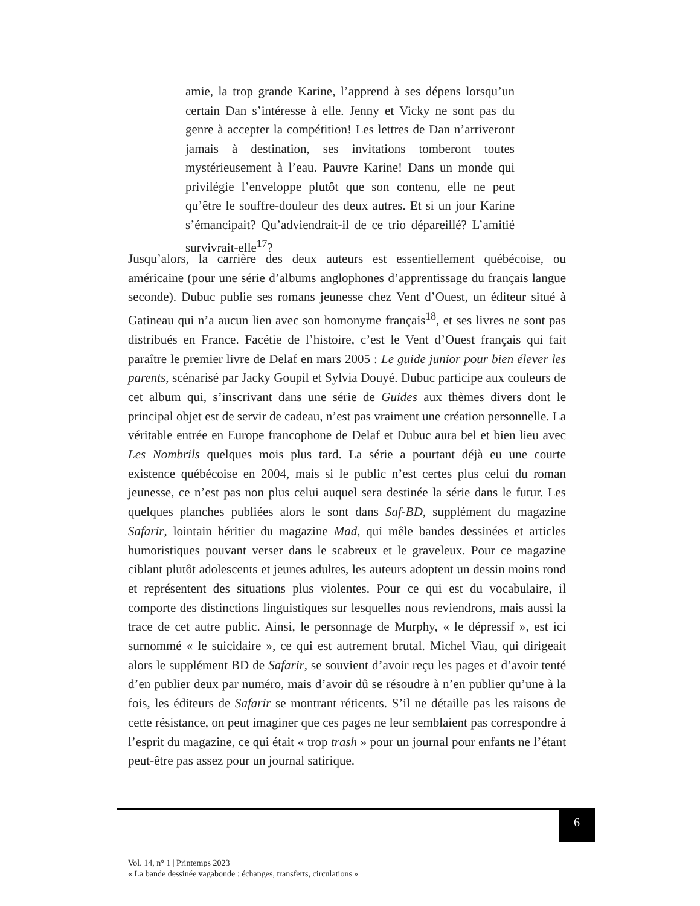amie, la trop grande Karine, l’apprend à ses dépens lorsqu’un certain Dan s’intéresse à elle. Jenny et Vicky ne sont pas du genre à accepter la compétition! Les lettres de Dan n’arriveront jamais à destination, ses invitations tomberont toutes mystérieusement à l’eau. Pauvre Karine! Dans un monde qui privilégie l’enveloppe plutôt que son contenu, elle ne peut qu’être le souffre-douleur des deux autres. Et si un jour Karine s’émancipait? Qu’adviendrait-il de ce trio dépareillé? L’amitié survivrait-elle<sup>17</sup>?
Jusqu’alors, la carrière des deux auteurs est essentiellement québécoise, ou américaine (pour une série d’albums anglophones d’apprentissage du français langue seconde). Dubuc publie ses romans jeunesse chez Vent d’Ouest, un éditeur situé à Gatineau qui n’a aucun lien avec son homonyme français<sup>18</sup>, et ses livres ne sont pas distribués en France. Facétie de l’histoire, c’est le Vent d’Ouest français qui fait paraître le premier livre de Delaf en mars 2005 : Le guide junior pour bien élever les parents, scénarisé par Jacky Goupil et Sylvia Douyé. Dubuc participe aux couleurs de cet album qui, s’inscrivant dans une série de Guides aux thèmes divers dont le principal objet est de servir de cadeau, n’est pas vraiment une création personnelle. La véritable entrée en Europe francophone de Delaf et Dubuc aura bel et bien lieu avec Les Nombrils quelques mois plus tard. La série a pourtant déjà eu une courte existence québécoise en 2004, mais si le public n’est certes plus celui du roman jeunesse, ce n’est pas non plus celui auquel sera destinée la série dans le futur. Les quelques planches publiées alors le sont dans Saf-BD, supplément du magazine Safarir, lointain héritier du magazine Mad, qui mêle bandes dessinées et articles humoristiques pouvant verser dans le scabreux et le graveleux. Pour ce magazine ciblant plutôt adolescents et jeunes adultes, les auteurs adoptent un dessin moins rond et représentent des situations plus violentes. Pour ce qui est du vocabulaire, il comporte des distinctions linguistiques sur lesquelles nous reviendrons, mais aussi la trace de cet autre public. Ainsi, le personnage de Murphy, « le dépressif », est ici surnommé « le suicidaire », ce qui est autrement brutal. Michel Viau, qui dirigeait alors le supplément BD de Safarir, se souvient d’avoir reçu les pages et d’avoir tenté d’en publier deux par numéro, mais d’avoir dû se résoudre à n’en publier qu’une à la fois, les éditeurs de Safarir se montrant réticents. S’il ne détaille pas les raisons de cette résistance, on peut imaginer que ces pages ne leur semblaient pas correspondre à l’esprit du magazine, ce qui était « trop trash » pour un journal pour enfants ne l’étant peut-être pas assez pour un journal satirique.
6
Vol. 14, n° 1 | Printemps 2023
« La bande dessinée vagabonde : échanges, transferts, circulations »